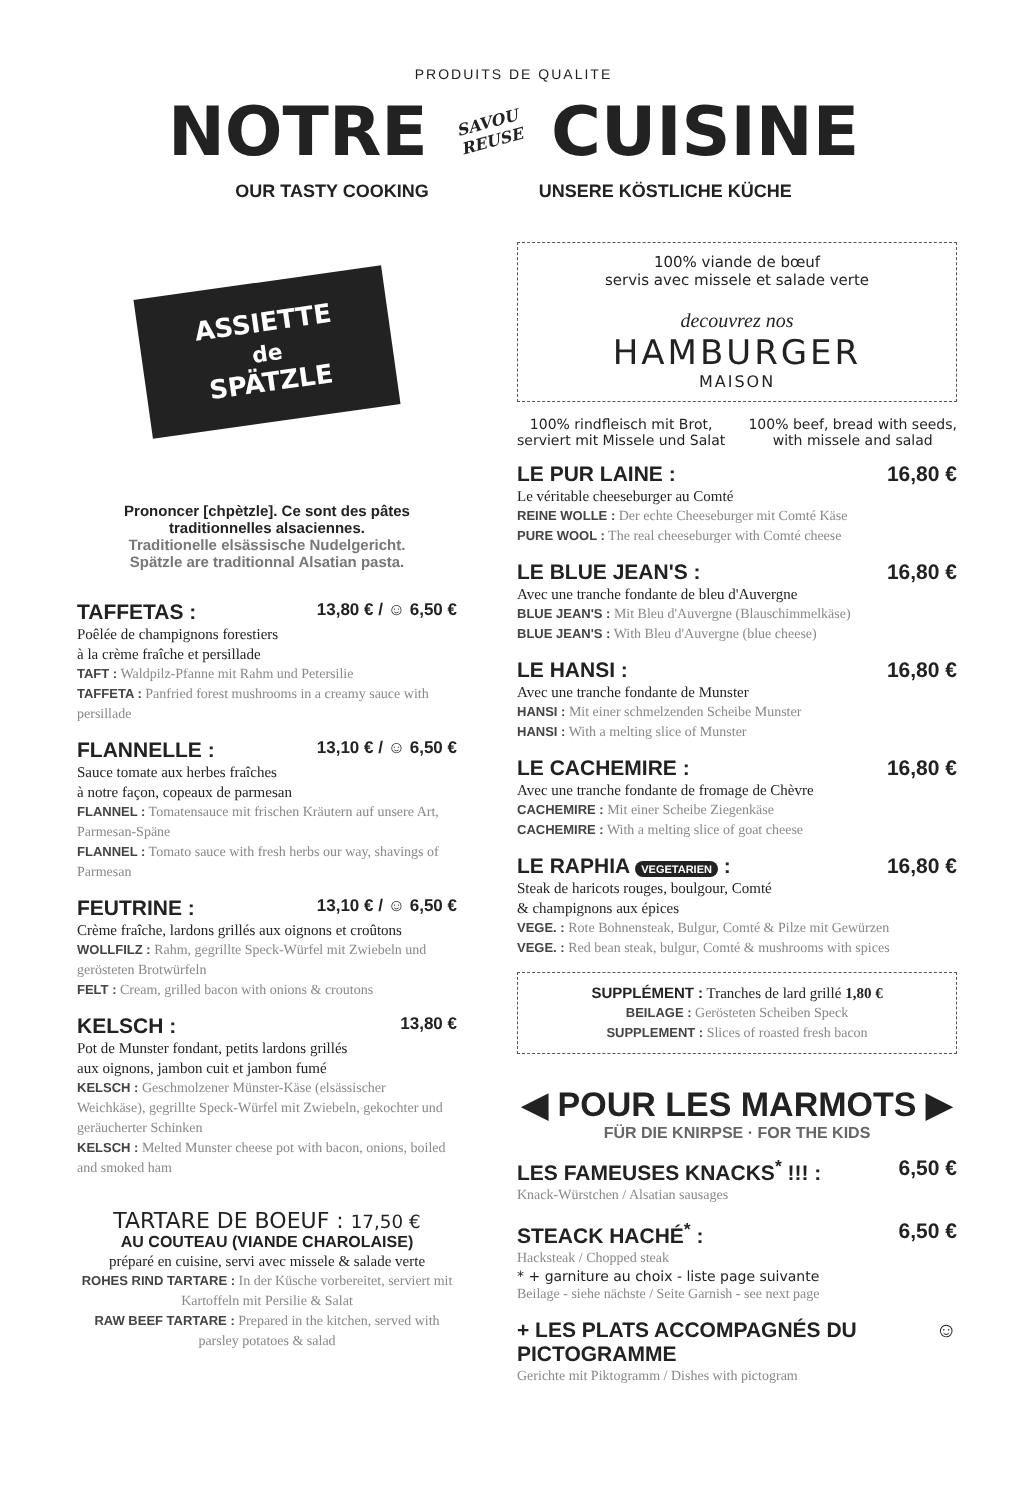PRODUITS DE QUALITE
NOTRE SAVOU
REUSE CUISINE
OUR TASTY COOKING UNSERE KÖSTLICHE KÜCHE
ASSIETTE
de
SPÄTZLE
Prononcer [chpètzle]. Ce sont des pâtes traditionnelles alsaciennes.
Traditionelle elsässische Nudelgericht.
Spätzle are traditionnal Alsatian pasta.
TAFFETAS : 13,80 € / ☺ 6,50 €
Poêlée de champignons forestiers
à la crème fraîche et persillade
TAFT : Waldpilz-Pfanne mit Rahm und Petersilie
TAFFETA : Panfried forest mushrooms in a creamy sauce with persillade
FLANNELLE : 13,10 € / ☺ 6,50 €
Sauce tomate aux herbes fraîches
à notre façon, copeaux de parmesan
FLANNEL : Tomatensauce mit frischen Kräutern auf unsere Art, Parmesan-Späne
FLANNEL : Tomato sauce with fresh herbs our way, shavings of Parmesan
FEUTRINE : 13,10 € / ☺ 6,50 €
Crème fraîche, lardons grillés aux oignons et croûtons
WOLLFILZ : Rahm, gegrillte Speck-Würfel mit Zwiebeln und gerösteten Brotwürfeln
FELT : Cream, grilled bacon with onions & croutons
KELSCH : 13,80 €
Pot de Munster fondant, petits lardons grillés
aux oignons, jambon cuit et jambon fumé
KELSCH : Geschmolzener Münster-Käse (elsässischer Weichkäse), gegrillte Speck-Würfel mit Zwiebeln, gekochter und geräucherter Schinken
KELSCH : Melted Munster cheese pot with bacon, onions, boiled and smoked ham
TARTARE DE BOEUF : 17,50 €
AU COUTEAU (VIANDE CHAROLAISE)
préparé en cuisine, servi avec missele & salade verte
ROHES RIND TARTARE : In der Küsche vorbereitet, serviert mit Kartoffeln mit Persilie & Salat
RAW BEEF TARTARE : Prepared in the kitchen, served with parsley potatoes & salad
100% viande de bœuf
servis avec missele et salade verte
decouvrez nos
HAMBURGER
MAISON
100% rindfleisch mit Brot,
serviert mit Missele und Salat 100% beef, bread with seeds,
with missele and salad
LE PUR LAINE : 16,80 €
Le véritable cheeseburger au Comté
REINE WOLLE : Der echte Cheeseburger mit Comté Käse
PURE WOOL : The real cheeseburger with Comté cheese
LE BLUE JEAN'S : 16,80 €
Avec une tranche fondante de bleu d'Auvergne
BLUE JEAN'S : Mit Bleu d'Auvergne (Blauschimmelkäse)
BLUE JEAN'S : With Bleu d'Auvergne (blue cheese)
LE HANSI : 16,80 €
Avec une tranche fondante de Munster
HANSI : Mit einer schmelzenden Scheibe Munster
HANSI : With a melting slice of Munster
LE CACHEMIRE : 16,80 €
Avec une tranche fondante de fromage de Chèvre
CACHEMIRE : Mit einer Scheibe Ziegenkäse
CACHEMIRE : With a melting slice of goat cheese
LE RAPHIA VEGETARIEN : 16,80 €
Steak de haricots rouges, boulgour, Comté
& champignons aux épices
VEGE. : Rote Bohnensteak, Bulgur, Comté & Pilze mit Gewürzen
VEGE. : Red bean steak, bulgur, Comté & mushrooms with spices
SUPPLÉMENT : Tranches de lard grillé 1,80 €
BEILAGE : Gerösteten Scheiben Speck
SUPPLEMENT : Slices of roasted fresh bacon
◀ POUR LES MARMOTS ▶
FÜR DIE KNIRPSE · FOR THE KIDS
LES FAMEUSES KNACKS<sup>*</sup> !!! : 6,50 €
Knack-Würstchen / Alsatian sausages
STEACK HACHÉ<sup>*</sup> : 6,50 €
Hacksteak / Chopped steak
* + garniture au choix - liste page suivante
Beilage - siehe nächste / Seite Garnish - see next page
+ LES PLATS ACCOMPAGNÉS DU PICTOGRAMME ☺
Gerichte mit Piktogramm / Dishes with pictogram